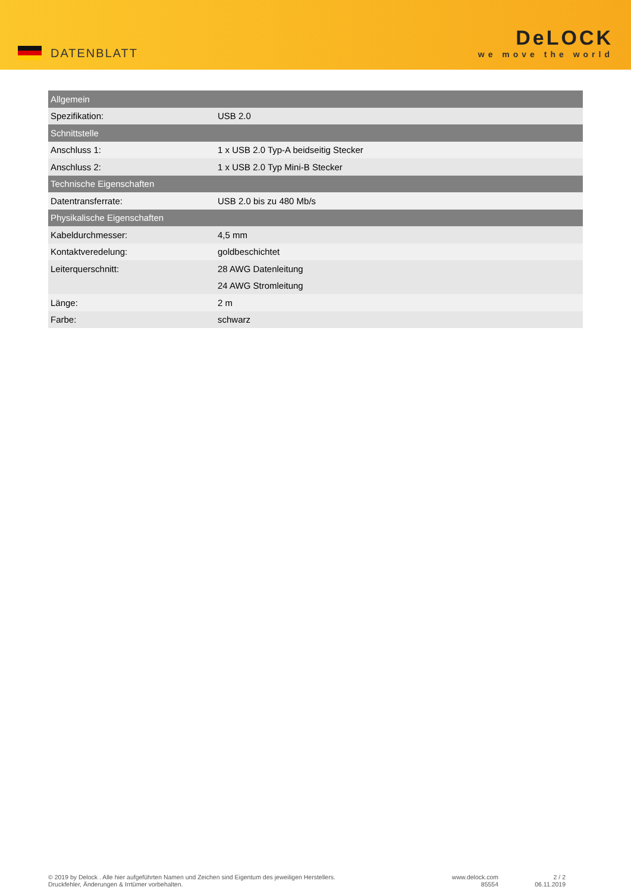DATENBLATT
DeLOCK
we move the world
| Allgemein | |
| --- | --- |
| Spezifikation: | USB 2.0 |
| Schnittstelle | |
| Anschluss 1: | 1 x USB 2.0 Typ-A beidseitig Stecker |
| Anschluss 2: | 1 x USB 2.0 Typ Mini-B Stecker |
| Technische Eigenschaften | |
| Datentransferrate: | USB 2.0 bis zu 480 Mb/s |
| Physikalische Eigenschaften | |
| Kabeldurchmesser: | 4,5 mm |
| Kontaktveredelung: | goldbeschichtet |
| Leiterquerschnitt: | 28 AWG Datenleitung |
| | 24 AWG Stromleitung |
| Länge: | 2 m |
| Farbe: | schwarz |
© 2019 by Delock . Alle hier aufgeführten Namen und Zeichen sind Eigentum des jeweiligen Herstellers.
Druckfehler, Änderungen & Irrtümer vorbehalten.
www.delock.com
85554
2 / 2
06.11.2019